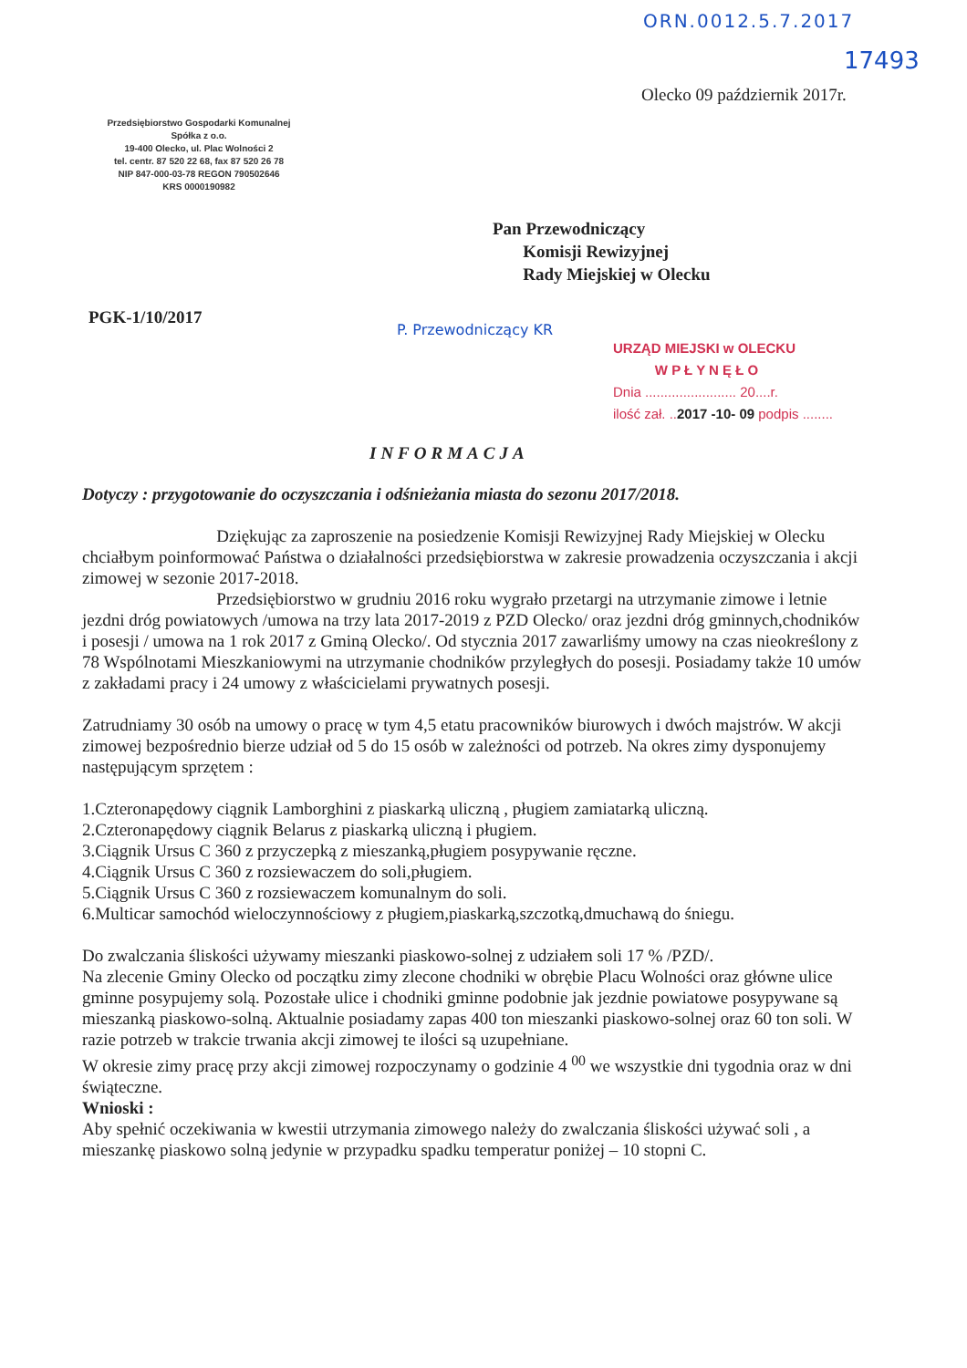ORN.0012.5.7.2017
17493
Olecko 09 październik 2017r.
Przedsiębiorstwo Gospodarki Komunalnej
Spółka z o.o.
19-400 Olecko, ul. Plac Wolności 2
tel. centr. 87 520 22 68, fax 87 520 26 78
NIP 847-000-03-78 REGON 790502646
KRS 0000190982
Pan Przewodniczący
Komisji Rewizyjnej
Rady Miejskiej w Olecku
PGK-1/10/2017
P. Przewodniczący KR
URZĄD MIEJSKI w OLECKU
W P Ł Y N Ę Ł O
Dnia ........................ 20....r.
ilość zał. ..2017 -10- 09 podpis ........
INFORMACJA
Dotyczy : przygotowanie do oczyszczania i odśnieżania miasta do sezonu 2017/2018.
Dziękując za zaproszenie na posiedzenie Komisji Rewizyjnej Rady Miejskiej w Olecku chciałbym poinformować Państwa o działalności przedsiębiorstwa w zakresie prowadzenia oczyszczania i akcji zimowej w sezonie 2017-2018.
Przedsiębiorstwo w grudniu 2016 roku wygrało przetargi na utrzymanie zimowe i letnie jezdni dróg powiatowych /umowa na trzy lata 2017-2019 z PZD Olecko/ oraz jezdni dróg gminnych,chodników i posesji / umowa na 1 rok 2017 z Gminą Olecko/. Od stycznia 2017 zawarliśmy umowy na czas nieokreślony z 78 Wspólnotami Mieszkaniowymi na utrzymanie chodników przyległych do posesji. Posiadamy także 10 umów z zakładami pracy i 24 umowy z właścicielami prywatnych posesji.
Zatrudniamy 30 osób na umowy o pracę w tym 4,5 etatu pracowników biurowych i dwóch majstrów. W akcji zimowej bezpośrednio bierze udział od 5 do 15 osób w zależności od potrzeb. Na okres zimy dysponujemy następującym sprzętem :
1.Czteronapędowy ciągnik Lamborghini z piaskarką uliczną , pługiem zamiatarką uliczną.
2.Czteronapędowy ciągnik Belarus z piaskarką uliczną i pługiem.
3.Ciągnik Ursus C 360 z przyczepką z mieszanką,pługiem posypywanie ręczne.
4.Ciągnik Ursus C 360 z rozsiewaczem do soli,pługiem.
5.Ciągnik Ursus C 360 z rozsiewaczem komunalnym do soli.
6.Multicar samochód wieloczynnościowy z pługiem,piaskarką,szczotką,dmuchawą do śniegu.
Do zwalczania śliskości używamy mieszanki piaskowo-solnej z udziałem soli 17 % /PZD/.
Na zlecenie Gminy Olecko od początku zimy zlecone chodniki w obrębie Placu Wolności oraz główne ulice gminne posypujemy solą. Pozostałe ulice i chodniki gminne podobnie jak jezdnie powiatowe posypywane są mieszanką piaskowo-solną. Aktualnie posiadamy zapas 400 ton mieszanki piaskowo-solnej oraz 60 ton soli. W razie potrzeb w trakcie trwania akcji zimowej te ilości są uzupełniane.
W okresie zimy pracę przy akcji zimowej rozpoczynamy o godzinie 4 <sup>00</sup> we wszystkie dni tygodnia oraz w dni świąteczne.
Wnioski :
Aby spełnić oczekiwania w kwestii utrzymania zimowego należy do zwalczania śliskości używać soli , a mieszankę piaskowo solną jedynie w przypadku spadku temperatur poniżej – 10 stopni C.